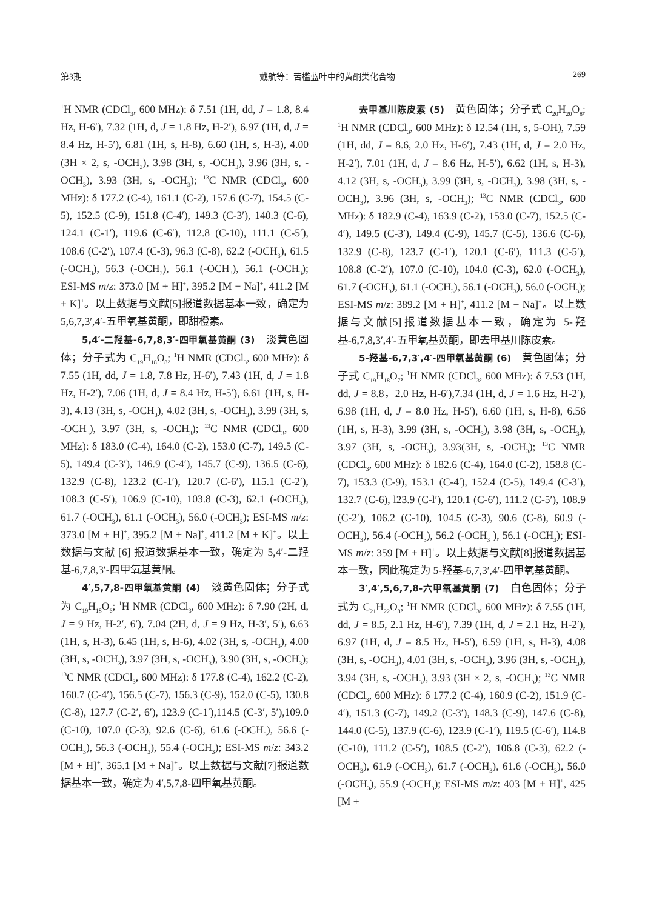第3期 戴航等：苦槛蓝叶中的黄酮类化合物 269
<sup>1</sup>H NMR (CDCl<sub>3</sub>, 600 MHz): δ 7.51 (1H, dd, J = 1.8, 8.4 Hz, H-6′), 7.32 (1H, d, J = 1.8 Hz, H-2′), 6.97 (1H, d, J = 8.4 Hz, H-5′), 6.81 (1H, s, H-8), 6.60 (1H, s, H-3), 4.00 (3H × 2, s, -OCH<sub>3</sub>), 3.98 (3H, s, -OCH<sub>3</sub>), 3.96 (3H, s, -OCH<sub>3</sub>), 3.93 (3H, s, -OCH<sub>3</sub>); <sup>13</sup>C NMR (CDCl<sub>3</sub>, 600 MHz): δ 177.2 (C-4), 161.1 (C-2), 157.6 (C-7), 154.5 (C-5), 152.5 (C-9), 151.8 (C-4′), 149.3 (C-3′), 140.3 (C-6), 124.1 (C-1′), 119.6 (C-6′), 112.8 (C-10), 111.1 (C-5′), 108.6 (C-2′), 107.4 (C-3), 96.3 (C-8), 62.2 (-OCH<sub>3</sub>), 61.5 (-OCH<sub>3</sub>), 56.3 (-OCH<sub>3</sub>), 56.1 (-OCH<sub>3</sub>), 56.1 (-OCH<sub>3</sub>); ESI-MS m/z: 373.0 [M + H]<sup>+</sup>, 395.2 [M + Na]<sup>+</sup>, 411.2 [M + K]<sup>+</sup>。以上数据与文献[5]报道数据基本一致，确定为 5,6,7,3′,4′-五甲氧基黄酮，即甜橙素。
5,4′-二羟基-6,7,8,3′-四甲氧基黄酮 (3)　淡黄色固体；分子式为 C<sub>19</sub>H<sub>18</sub>O<sub>8</sub>; <sup>1</sup>H NMR (CDCl<sub>3</sub>, 600 MHz): δ 7.55 (1H, dd, J = 1.8, 7.8 Hz, H-6′), 7.43 (1H, d, J = 1.8 Hz, H-2′), 7.06 (1H, d, J = 8.4 Hz, H-5′), 6.61 (1H, s, H-3), 4.13 (3H, s, -OCH<sub>3</sub>), 4.02 (3H, s, -OCH<sub>3</sub>), 3.99 (3H, s, -OCH<sub>3</sub>), 3.97 (3H, s, -OCH<sub>3</sub>); <sup>13</sup>C NMR (CDCl<sub>3</sub>, 600 MHz): δ 183.0 (C-4), 164.0 (C-2), 153.0 (C-7), 149.5 (C-5), 149.4 (C-3′), 146.9 (C-4′), 145.7 (C-9), 136.5 (C-6), 132.9 (C-8), 123.2 (C-1′), 120.7 (C-6′), 115.1 (C-2′), 108.3 (C-5′), 106.9 (C-10), 103.8 (C-3), 62.1 (-OCH<sub>3</sub>), 61.7 (-OCH<sub>3</sub>), 61.1 (-OCH<sub>3</sub>), 56.0 (-OCH<sub>3</sub>); ESI-MS m/z: 373.0 [M + H]<sup>+</sup>, 395.2 [M + Na]<sup>+</sup>, 411.2 [M + K]<sup>+</sup>。以上数据与文献 [6] 报道数据基本一致，确定为 5,4′-二羟基-6,7,8,3′-四甲氧基黄酮。
4′,5,7,8-四甲氧基黄酮 (4)　淡黄色固体；分子式为 C<sub>19</sub>H<sub>18</sub>O<sub>6</sub>; <sup>1</sup>H NMR (CDCl<sub>3</sub>, 600 MHz): δ 7.90 (2H, d, J = 9 Hz, H-2′, 6′), 7.04 (2H, d, J = 9 Hz, H-3′, 5′), 6.63 (1H, s, H-3), 6.45 (1H, s, H-6), 4.02 (3H, s, -OCH<sub>3</sub>), 4.00 (3H, s, -OCH<sub>3</sub>), 3.97 (3H, s, -OCH<sub>3</sub>), 3.90 (3H, s, -OCH<sub>3</sub>); <sup>13</sup>C NMR (CDCl<sub>3</sub>, 600 MHz): δ 177.8 (C-4), 162.2 (C-2), 160.7 (C-4′), 156.5 (C-7), 156.3 (C-9), 152.0 (C-5), 130.8 (C-8), 127.7 (C-2′, 6′), 123.9 (C-1′),114.5 (C-3′, 5′),109.0 (C-10), 107.0 (C-3), 92.6 (C-6), 61.6 (-OCH<sub>3</sub>), 56.6 (-OCH<sub>3</sub>), 56.3 (-OCH<sub>3</sub>), 55.4 (-OCH<sub>3</sub>); ESI-MS m/z: 343.2 [M + H]<sup>+</sup>, 365.1 [M + Na]<sup>+</sup>。以上数据与文献[7]报道数据基本一致，确定为 4′,5,7,8-四甲氧基黄酮。
去甲基川陈皮素 (5)　黄色固体；分子式 C<sub>20</sub>H<sub>20</sub>O<sub>8</sub>; <sup>1</sup>H NMR (CDCl<sub>3</sub>, 600 MHz): δ 12.54 (1H, s, 5-OH), 7.59 (1H, dd, J = 8.6, 2.0 Hz, H-6′), 7.43 (1H, d, J = 2.0 Hz, H-2′), 7.01 (1H, d, J = 8.6 Hz, H-5′), 6.62 (1H, s, H-3), 4.12 (3H, s, -OCH<sub>3</sub>), 3.99 (3H, s, -OCH<sub>3</sub>), 3.98 (3H, s, -OCH<sub>3</sub>), 3.96 (3H, s, -OCH<sub>3</sub>); <sup>13</sup>C NMR (CDCl<sub>3</sub>, 600 MHz): δ 182.9 (C-4), 163.9 (C-2), 153.0 (C-7), 152.5 (C-4′), 149.5 (C-3′), 149.4 (C-9), 145.7 (C-5), 136.6 (C-6), 132.9 (C-8), 123.7 (C-1′), 120.1 (C-6′), 111.3 (C-5′), 108.8 (C-2′), 107.0 (C-10), 104.0 (C-3), 62.0 (-OCH<sub>3</sub>), 61.7 (-OCH<sub>3</sub>), 61.1 (-OCH<sub>3</sub>), 56.1 (-OCH<sub>3</sub>), 56.0 (-OCH<sub>3</sub>); ESI-MS m/z: 389.2 [M + H]<sup>+</sup>, 411.2 [M + Na]<sup>+</sup>。以上数据与文献[5]报道数据基本一致，确定为 5-羟基-6,7,8,3′,4′-五甲氧基黄酮，即去甲基川陈皮素。
5-羟基-6,7,3′,4′-四甲氧基黄酮 (6)　黄色固体；分子式 C<sub>19</sub>H<sub>18</sub>O<sub>7</sub>; <sup>1</sup>H NMR (CDCl<sub>3</sub>, 600 MHz): δ 7.53 (1H, dd, J = 8.8，2.0 Hz, H-6′),7.34 (1H, d, J = 1.6 Hz, H-2′), 6.98 (1H, d, J = 8.0 Hz, H-5′), 6.60 (1H, s, H-8), 6.56 (1H, s, H-3), 3.99 (3H, s, -OCH<sub>3</sub>), 3.98 (3H, s, -OCH<sub>3</sub>), 3.97 (3H, s, -OCH<sub>3</sub>), 3.93(3H, s, -OCH<sub>3</sub>); <sup>13</sup>C NMR (CDCl<sub>3</sub>, 600 MHz): δ 182.6 (C-4), 164.0 (C-2), 158.8 (C-7), 153.3 (C-9), 153.1 (C-4′), 152.4 (C-5), 149.4 (C-3′), 132.7 (C-6), l23.9 (C-l′), 120.1 (C-6′), 111.2 (C-5′), 108.9 (C-2′), 106.2 (C-10), 104.5 (C-3), 90.6 (C-8), 60.9 (-OCH<sub>3</sub>), 56.4 (-OCH<sub>3</sub>), 56.2 (-OCH<sub>3</sub> ), 56.1 (-OCH<sub>3</sub>); ESI-MS m/z: 359 [M + H]<sup>+</sup>。以上数据与文献[8]报道数据基本一致，因此确定为 5-羟基-6,7,3′,4′-四甲氧基黄酮。
3′,4′,5,6,7,8-六甲氧基黄酮 (7)　白色固体；分子式为 C<sub>21</sub>H<sub>22</sub>O<sub>8</sub>; <sup>1</sup>H NMR (CDCl<sub>3</sub>, 600 MHz): δ 7.55 (1H, dd, J = 8.5, 2.1 Hz, H-6′), 7.39 (1H, d, J = 2.1 Hz, H-2′), 6.97 (1H, d, J = 8.5 Hz, H-5′), 6.59 (1H, s, H-3), 4.08 (3H, s, -OCH<sub>3</sub>), 4.01 (3H, s, -OCH<sub>3</sub>), 3.96 (3H, s, -OCH<sub>3</sub>), 3.94 (3H, s, -OCH<sub>3</sub>), 3.93 (3H × 2, s, -OCH<sub>3</sub>); <sup>13</sup>C NMR (CDCl<sub>3</sub>, 600 MHz): δ 177.2 (C-4), 160.9 (C-2), 151.9 (C-4′), 151.3 (C-7), 149.2 (C-3′), 148.3 (C-9), 147.6 (C-8), 144.0 (C-5), 137.9 (C-6), 123.9 (C-1′), 119.5 (C-6′), 114.8 (C-10), 111.2 (C-5′), 108.5 (C-2′), 106.8 (C-3), 62.2 (-OCH<sub>3</sub>), 61.9 (-OCH<sub>3</sub>), 61.7 (-OCH<sub>3</sub>), 61.6 (-OCH<sub>3</sub>), 56.0 (-OCH<sub>3</sub>), 55.9 (-OCH<sub>3</sub>); ESI-MS m/z: 403 [M + H]<sup>+</sup>, 425 [M +